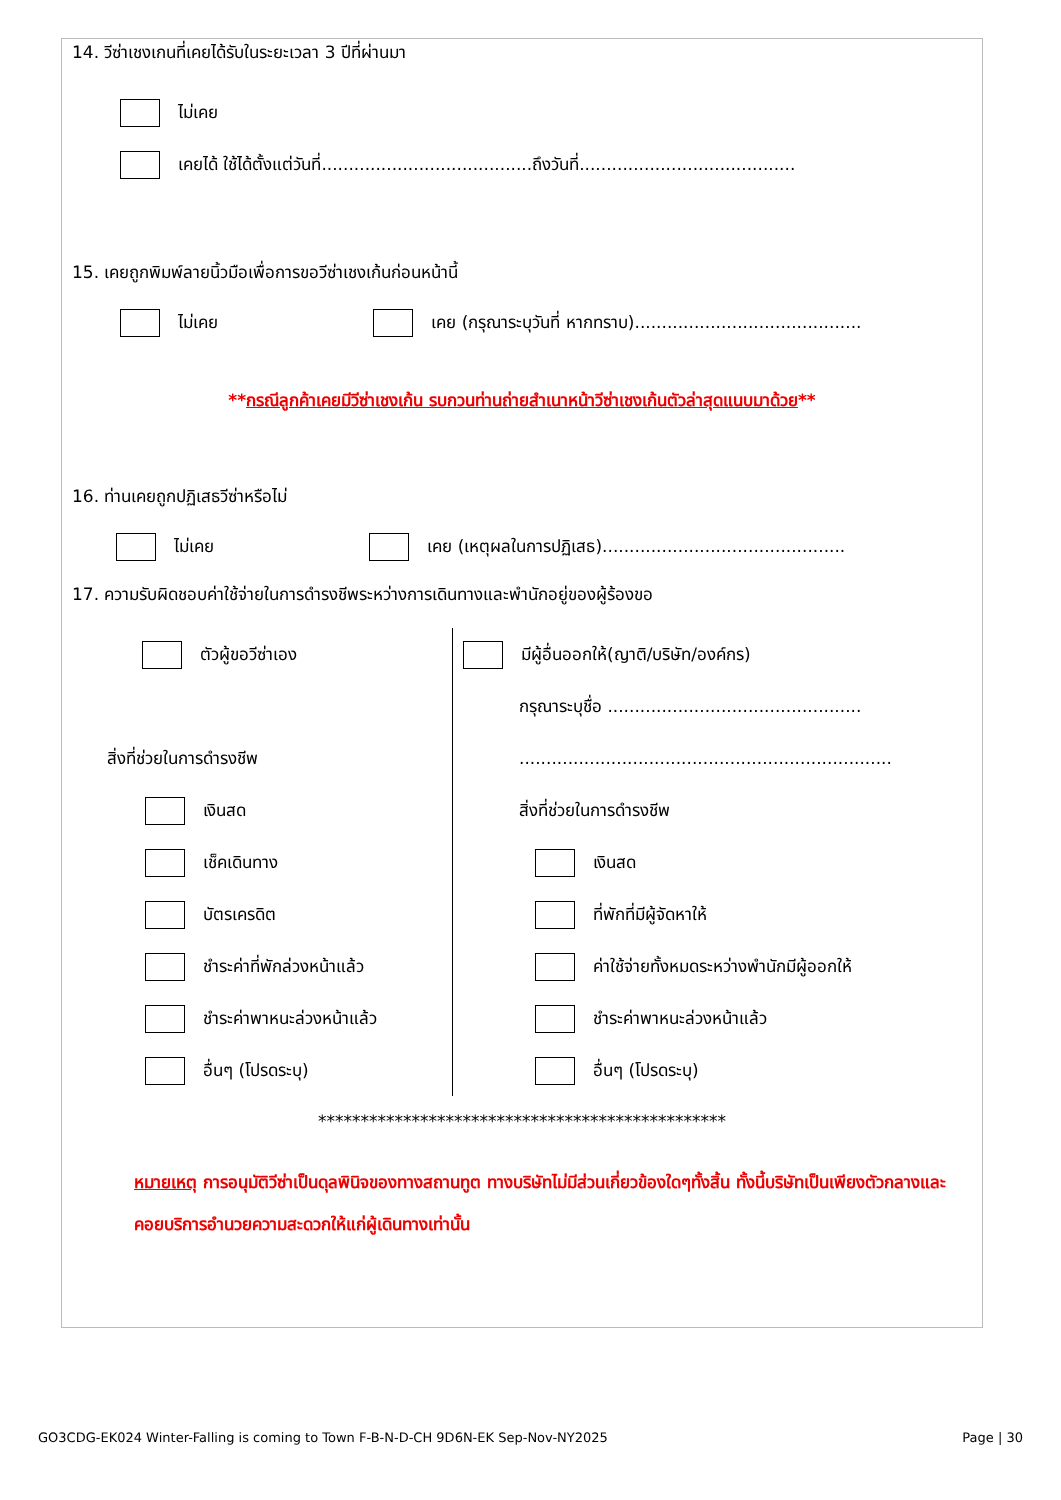14. วีซ่าเชงเกนที่เคยได้รับในระยะเวลา 3 ปีที่ผ่านมา
ไม่เคย
เคยได้ ใช้ได้ตั้งแต่วันที่.......................................ถึงวันที่........................................
15. เคยถูกพิมพ์ลายนิ้วมือเพื่อการขอวีซ่าเชงเก้นก่อนหน้านี้
ไม่เคย เคย (กรุณาระบุวันที่ หากทราบ)..........................................
**กรณีลูกค้าเคยมีวีซ่าเชงเก้น รบกวนท่านถ่ายสำเนาหน้าวีซ่าเชงเก้นตัวล่าสุดแนบมาด้วย**
16. ท่านเคยถูกปฏิเสธวีซ่าหรือไม่
ไม่เคย เคย (เหตุผลในการปฏิเสธ).............................................
17. ความรับผิดชอบค่าใช้จ่ายในการดำรงชีพระหว่างการเดินทางและพำนักอยู่ของผู้ร้องขอ
ตัวผู้ขอวีซ่าเอง
สิ่งที่ช่วยในการดำรงชีพ
เงินสด
เช็คเดินทาง
บัตรเครดิต
ชำระค่าที่พักล่วงหน้าแล้ว
ชำระค่าพาหนะล่วงหน้าแล้ว
อื่นๆ (โปรดระบุ)
มีผู้อื่นออกให้(ญาติ/บริษัท/องค์กร)
กรุณาระบุชื่อ ...............................................
.....................................................................
สิ่งที่ช่วยในการดำรงชีพ
เงินสด
ที่พักที่มีผู้จัดหาให้
ค่าใช้จ่ายทั้งหมดระหว่างพำนักมีผู้ออกให้
ชำระค่าพาหนะล่วงหน้าแล้ว
อื่นๆ (โปรดระบุ)
************************************************
หมายเหตุ การอนุมัติวีซ่าเป็นดุลพินิจของทางสถานทูต ทางบริษัทไม่มีส่วนเกี่ยวข้องใดๆทั้งสิ้น ทั้งนี้บริษัทเป็นเพียงตัวกลางและคอยบริการอำนวยความสะดวกให้แก่ผู้เดินทางเท่านั้น
GO3CDG-EK024 Winter-Falling is coming to Town F-B-N-D-CH 9D6N-EK Sep-Nov-NY2025 Page | 30